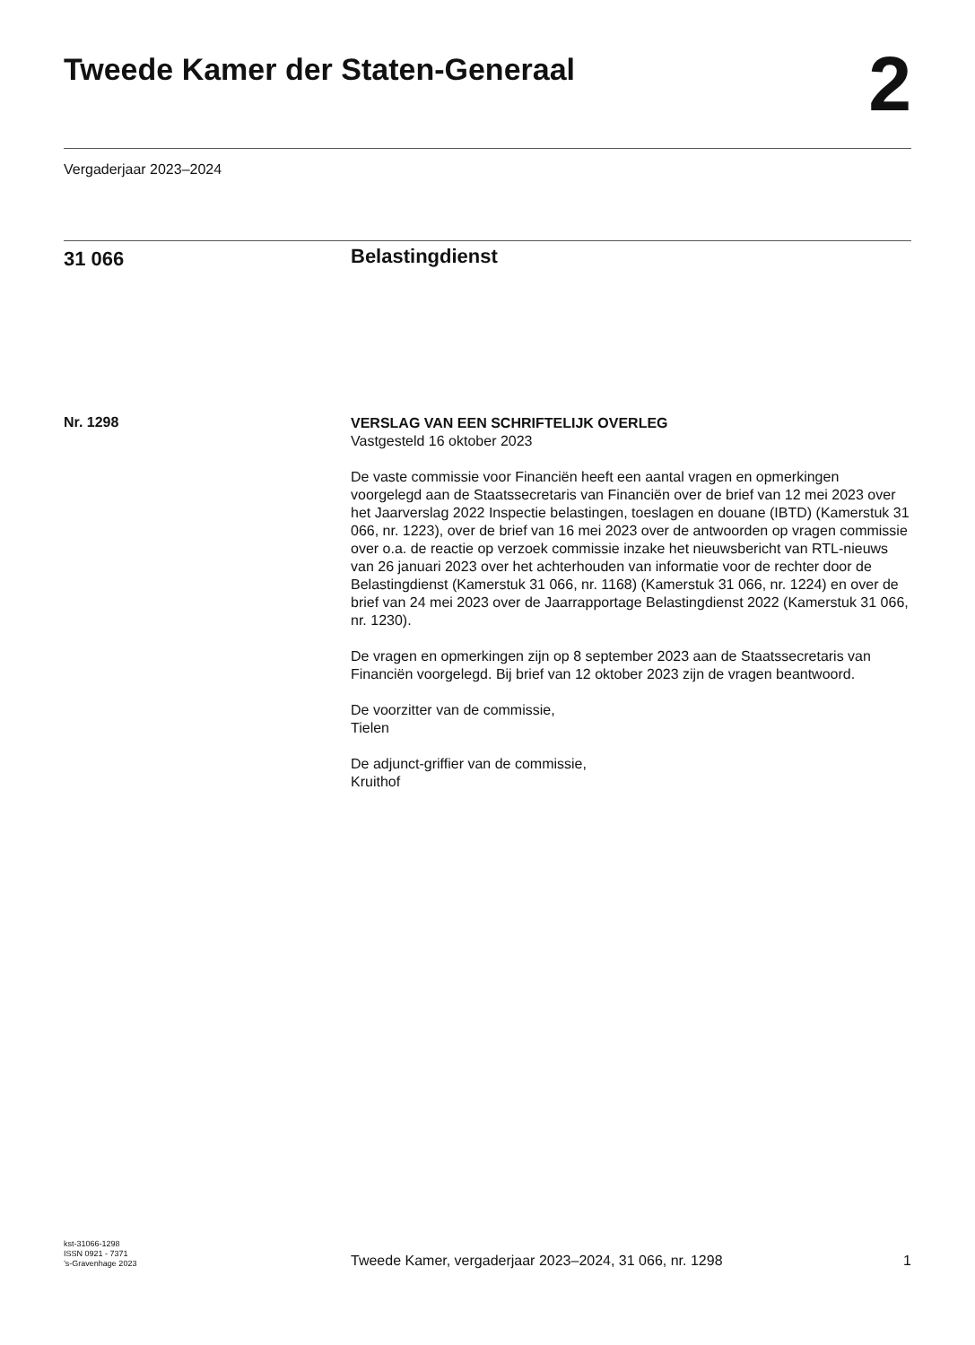Tweede Kamer der Staten-Generaal
2
Vergaderjaar 2023–2024
31 066
Belastingdienst
Nr. 1298
VERSLAG VAN EEN SCHRIFTELIJK OVERLEG
Vastgesteld 16 oktober 2023
De vaste commissie voor Financiën heeft een aantal vragen en opmerkingen voorgelegd aan de Staatssecretaris van Financiën over de brief van 12 mei 2023 over het Jaarverslag 2022 Inspectie belastingen, toeslagen en douane (IBTD) (Kamerstuk 31 066, nr. 1223), over de brief van 16 mei 2023 over de antwoorden op vragen commissie over o.a. de reactie op verzoek commissie inzake het nieuwsbericht van RTL-nieuws van 26 januari 2023 over het achterhouden van informatie voor de rechter door de Belastingdienst (Kamerstuk 31 066, nr. 1168) (Kamerstuk 31 066, nr. 1224) en over de brief van 24 mei 2023 over de Jaarrapportage Belastingdienst 2022 (Kamerstuk 31 066, nr. 1230).
De vragen en opmerkingen zijn op 8 september 2023 aan de Staatssecretaris van Financiën voorgelegd. Bij brief van 12 oktober 2023 zijn de vragen beantwoord.
De voorzitter van de commissie,
Tielen
De adjunct-griffier van de commissie,
Kruithof
kst-31066-1298
ISSN 0921 - 7371
’s-Gravenhage 2023
Tweede Kamer, vergaderjaar 2023–2024, 31 066, nr. 1298
1